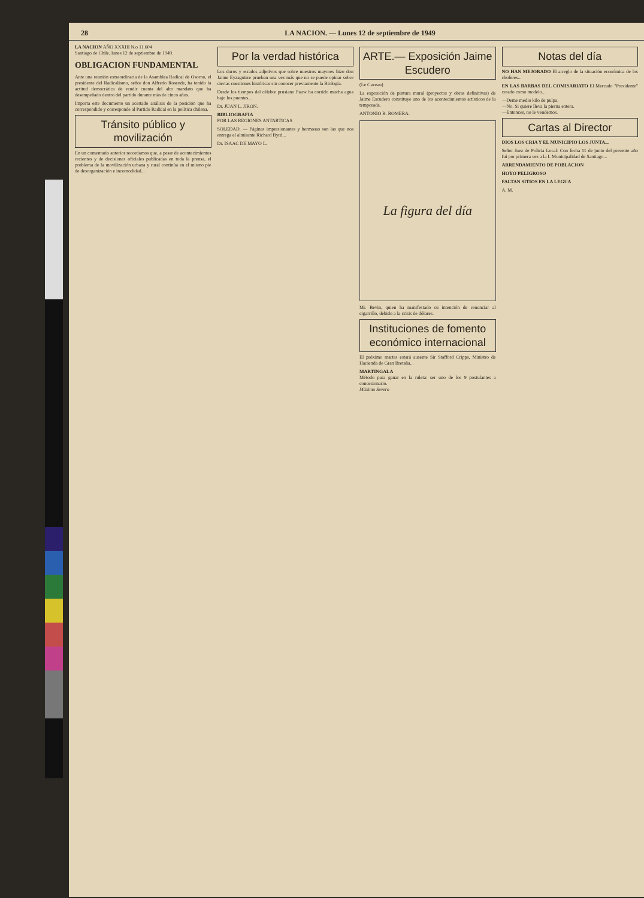28 LA NACION. — Lunes 12 de septiembre de 1949
LA NACION AÑO XXXIII N.o 11.604
Santiago de Chile, lunes 12 de septiembre de 1949.
OBLIGACION FUNDAMENTAL
Ante una reunión extraordinaria de la Asamblea Radical de Osorno, el presidente del Radicalismo, señor don Alfredo Rosende, ha tenido la actitud democrática de rendir cuenta del alto mandato que ha desempeñado dentro del partido durante más de cinco años.
Importa este documento un acertado análisis de la posición que ha correspondido y corresponde al Partido Radical en la política chilena.
Tránsito público y movilización
En un comentario anterior recordamos que, a pesar de acontecimientos recientes y de decisiones oficiales publicadas en toda la prensa, el problema de la movilización urbana y rural continúa en el mismo pie de desorganización e incomodidad...
Por la verdad histórica
Los duros y errados adjetivos que sobre nuestros mayores hizo don Jaime Eyzaguirre prueban una vez más que no se puede opinar sobre ciertas cuestiones históricas sin conocer previamente la Biología.
Desde los tiempos del célebre prusiano Pauw ha corrido mucha agua bajo los puentes...
Dr. JUAN L. JIRON.
BIBLIOGRAFIA
POR LAS REGIONES ANTARTICAS
SOLEDAD. — Páginas impresionantes y hermosas son las que nos entrega el almirante Richard Byrd...
Dr. ISAAC DE MAYO L.
ARTE.— Exposición Jaime Escudero
(Le Caveau)
La exposición de pintura mural (proyectos y obras definitivas) de Jaime Escudero constituye uno de los acontecimientos artísticos de la temporada.
ANTONIO R. ROMERA.
La figura del día
Mr. Bevin, quien ha manifestado su intención de renunciar al cigarrillo, debido a la crisis de dólares.
Instituciones de fomento económico internacional
El próximo martes estará ausente Sir Stafford Cripps, Ministro de Hacienda de Gran Bretaña...
MARTINGALA
Método para ganar en la ruleta: ser uno de los 9 postulantes a concesionario.
Máximo Severo
Notas del día
NO HAN MEJORADO El arreglo de la situación económica de los choferes...
EN LAS BARBAS DEL COMISARIATO El Mercado "Presidente" creado como modelo...
—Deme medio kilo de pulpa.
—No. Si quiere lleva la pierna entera.
—Entonces, no le vendemos.
Cartas al Director
DIOS LOS CRIA Y EL MUNICIPIO LOS JUNTA...
Señor Juez de Policía Local: Con fecha 11 de junio del presente año fuí por primera vez a la I. Municipalidad de Santiago...
ARRENDAMIENTO DE POBLACION
HOYO PELIGROSO
FALTAN SITIOS EN LA LEGUA
A. M.